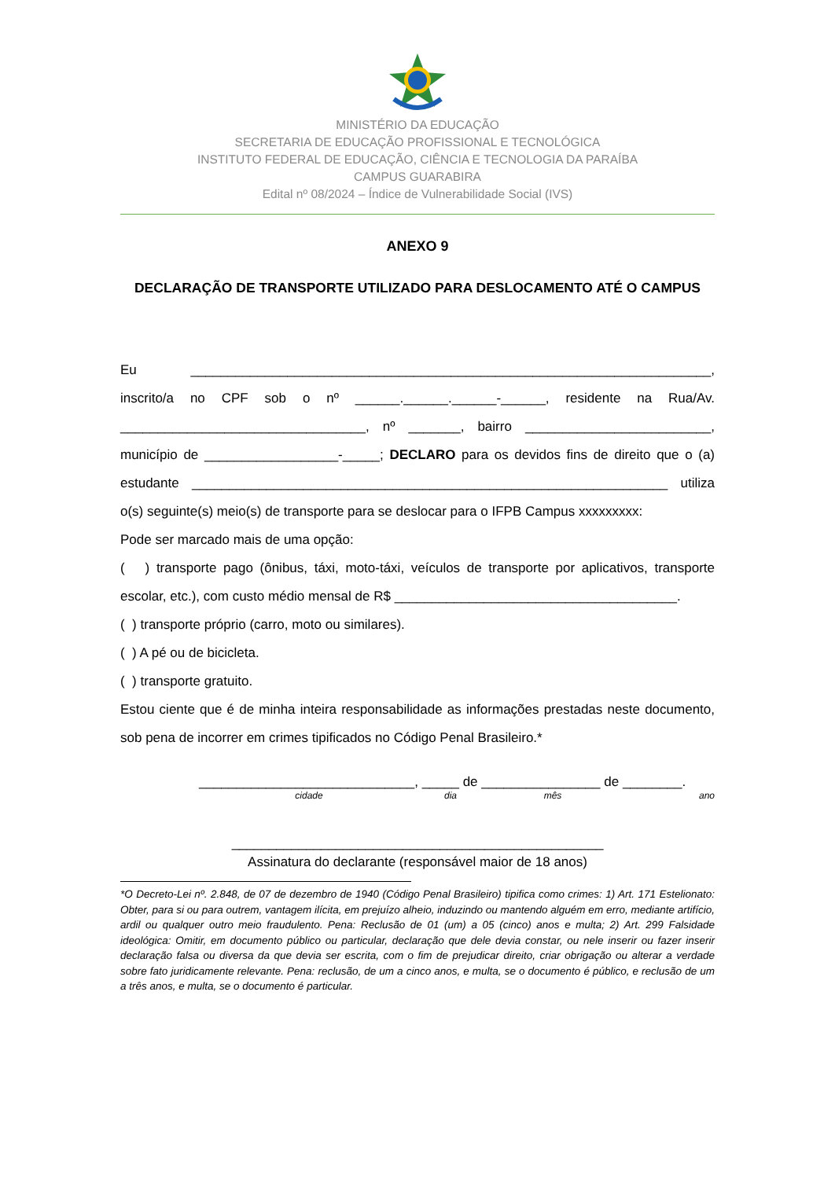MINISTÉRIO DA EDUCAÇÃO
SECRETARIA DE EDUCAÇÃO PROFISSIONAL E TECNOLÓGICA
INSTITUTO FEDERAL DE EDUCAÇÃO, CIÊNCIA E TECNOLOGIA DA PARAÍBA
CAMPUS GUARABIRA
Edital nº 08/2024 – Índice de Vulnerabilidade Social (IVS)
ANEXO 9
DECLARAÇÃO DE TRANSPORTE UTILIZADO PARA DESLOCAMENTO ATÉ O CAMPUS
Eu ______________________________________________________________________, inscrito/a no CPF sob o nº ______.______.______-______, residente na Rua/Av. _________________________________, nº _______, bairro _________________________, município de __________________-_____; DECLARO para os devidos fins de direito que o (a) estudante ________________________________________________________________ utiliza o(s) seguinte(s) meio(s) de transporte para se deslocar para o IFPB Campus xxxxxxxxx:
Pode ser marcado mais de uma opção:
( ) transporte pago (ônibus, táxi, moto-táxi, veículos de transporte por aplicativos, transporte escolar, etc.), com custo médio mensal de R$ ______________________________________.
( ) transporte próprio (carro, moto ou similares).
( ) A pé ou de bicicleta.
( ) transporte gratuito.
Estou ciente que é de minha inteira responsabilidade as informações prestadas neste documento, sob pena de incorrer em crimes tipificados no Código Penal Brasileiro.*
_____________________________, _____ de ________________ de ________.
cidade dia mês ano
__________________________________________________
Assinatura do declarante (responsável maior de 18 anos)
*O Decreto-Lei nº. 2.848, de 07 de dezembro de 1940 (Código Penal Brasileiro) tipifica como crimes: 1) Art. 171 Estelionato: Obter, para si ou para outrem, vantagem ilícita, em prejuízo alheio, induzindo ou mantendo alguém em erro, mediante artifício, ardil ou qualquer outro meio fraudulento. Pena: Reclusão de 01 (um) a 05 (cinco) anos e multa; 2) Art. 299 Falsidade ideológica: Omitir, em documento público ou particular, declaração que dele devia constar, ou nele inserir ou fazer inserir declaração falsa ou diversa da que devia ser escrita, com o fim de prejudicar direito, criar obrigação ou alterar a verdade sobre fato juridicamente relevante. Pena: reclusão, de um a cinco anos, e multa, se o documento é público, e reclusão de um a três anos, e multa, se o documento é particular.